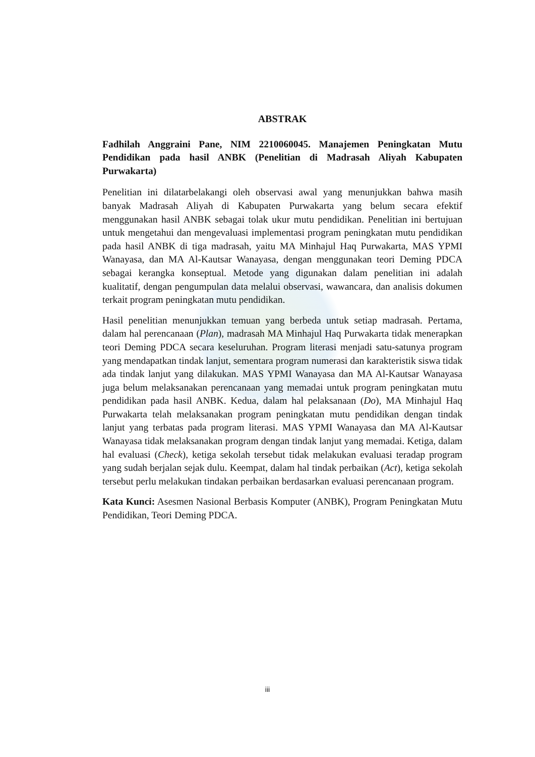ABSTRAK
Fadhilah Anggraini Pane, NIM 2210060045. Manajemen Peningkatan Mutu Pendidikan pada hasil ANBK (Penelitian di Madrasah Aliyah Kabupaten Purwakarta)
Penelitian ini dilatarbelakangi oleh observasi awal yang menunjukkan bahwa masih banyak Madrasah Aliyah di Kabupaten Purwakarta yang belum secara efektif menggunakan hasil ANBK sebagai tolak ukur mutu pendidikan. Penelitian ini bertujuan untuk mengetahui dan mengevaluasi implementasi program peningkatan mutu pendidikan pada hasil ANBK di tiga madrasah, yaitu MA Minhajul Haq Purwakarta, MAS YPMI Wanayasa, dan MA Al-Kautsar Wanayasa, dengan menggunakan teori Deming PDCA sebagai kerangka konseptual. Metode yang digunakan dalam penelitian ini adalah kualitatif, dengan pengumpulan data melalui observasi, wawancara, dan analisis dokumen terkait program peningkatan mutu pendidikan.
Hasil penelitian menunjukkan temuan yang berbeda untuk setiap madrasah. Pertama, dalam hal perencanaan (Plan), madrasah MA Minhajul Haq Purwakarta tidak menerapkan teori Deming PDCA secara keseluruhan. Program literasi menjadi satu-satunya program yang mendapatkan tindak lanjut, sementara program numerasi dan karakteristik siswa tidak ada tindak lanjut yang dilakukan. MAS YPMI Wanayasa dan MA Al-Kautsar Wanayasa juga belum melaksanakan perencanaan yang memadai untuk program peningkatan mutu pendidikan pada hasil ANBK. Kedua, dalam hal pelaksanaan (Do), MA Minhajul Haq Purwakarta telah melaksanakan program peningkatan mutu pendidikan dengan tindak lanjut yang terbatas pada program literasi. MAS YPMI Wanayasa dan MA Al-Kautsar Wanayasa tidak melaksanakan program dengan tindak lanjut yang memadai. Ketiga, dalam hal evaluasi (Check), ketiga sekolah tersebut tidak melakukan evaluasi teradap program yang sudah berjalan sejak dulu. Keempat, dalam hal tindak perbaikan (Act), ketiga sekolah tersebut perlu melakukan tindakan perbaikan berdasarkan evaluasi perencanaan program.
Kata Kunci: Asesmen Nasional Berbasis Komputer (ANBK), Program Peningkatan Mutu Pendidikan, Teori Deming PDCA.
iii